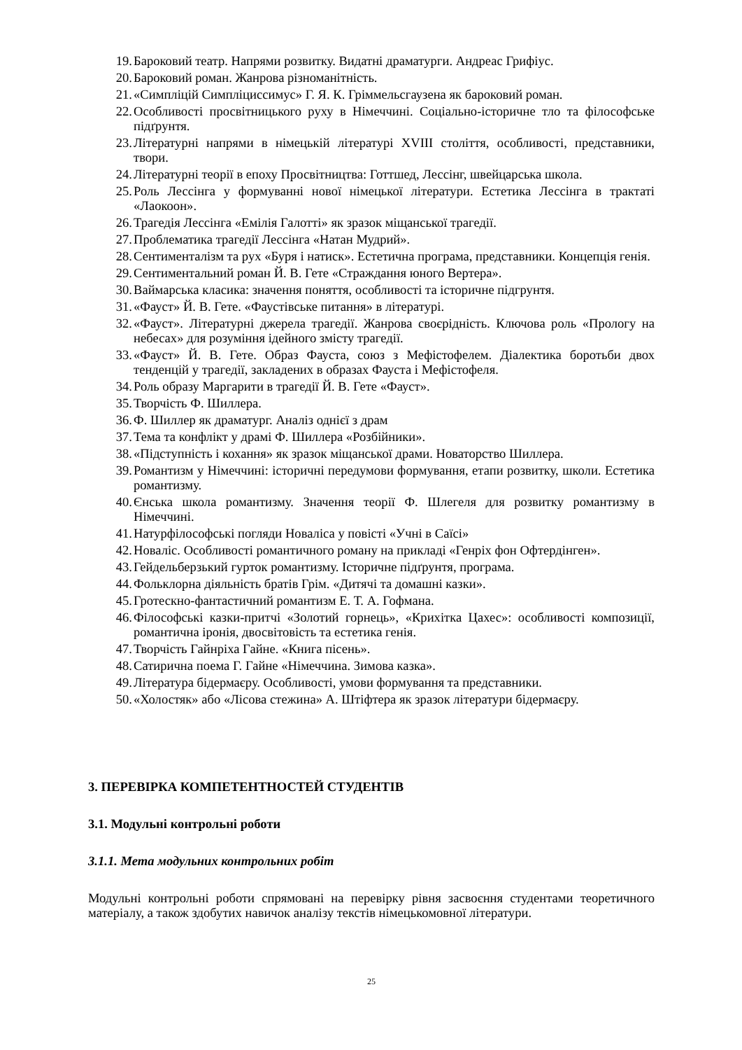19. Бароковий театр. Напрями розвитку. Видатні драматурги. Андреас Грифіус.
20. Бароковий роман. Жанрова різноманітність.
21. «Симпліцій Симпліциссимус» Г. Я. К. Гріммельсгаузена як бароковий роман.
22. Особливості просвітницького руху в Німеччині. Соціально-історичне тло та філософське підґрунтя.
23. Літературні напрями в німецькій літературі XVIII століття, особливості, представники, твори.
24. Літературні теорії в епоху Просвітництва: Готтшед, Лессінг, швейцарська школа.
25. Роль Лессінга у формуванні нової німецької літератури. Естетика Лессінга в трактаті «Лаокоон».
26. Трагедія Лессінга «Емілія Галотті» як зразок міщанської трагедії.
27. Проблематика трагедії Лессінга «Натан Мудрий».
28. Сентименталізм та рух «Буря і натиск». Естетична програма, представники. Концепція генія.
29. Сентиментальний роман Й. В. Гете «Страждання юного Вертера».
30. Ваймарська класика: значення поняття, особливості та історичне підгрунтя.
31. «Фауст» Й. В. Гете. «Фаустівське питання» в літературі.
32. «Фауст». Літературні джерела трагедії. Жанрова своєрідність. Ключова роль «Прологу на небесах» для розуміння ідейного змісту трагедії.
33. «Фауст» Й. В. Гете. Образ Фауста, союз з Мефістофелем. Діалектика боротьби двох тенденцій у трагедії, закладених в образах Фауста і Мефістофеля.
34. Роль образу Маргарити в трагедії Й. В. Гете «Фауст».
35. Творчість Ф. Шиллера.
36. Ф. Шиллер як драматург. Аналіз однієї з драм
37. Тема та конфлікт у драмі Ф. Шиллера «Розбійники».
38. «Підступність і кохання» як зразок міщанської драми. Новаторство Шиллера.
39. Романтизм у Німеччині: історичні передумови формування, етапи розвитку, школи. Естетика романтизму.
40. Єнська школа романтизму. Значення теорії Ф. Шлегеля для розвитку романтизму в Німеччині.
41. Натурфілософські погляди Новаліса у повісті «Учні в Саїсі»
42. Новаліс. Особливості романтичного роману на прикладі «Генріх фон Офтердінген».
43. Гейдельберзький гурток романтизму. Історичне підґрунтя, програма.
44. Фольклорна діяльність братів Грім. «Дитячі та домашні казки».
45. Гротескно-фантастичний романтизм Е. Т. А. Гофмана.
46. Філософські казки-притчі «Золотий горнець», «Крихітка Цахес»: особливості композиції, романтична іронія, двосвітовість та естетика генія.
47. Творчість Гайнріха Гайне. «Книга пісень».
48. Сатирична поема Г. Гайне «Німеччина. Зимова казка».
49. Література бідермаєру. Особливості, умови формування та представники.
50. «Холостяк» або «Лісова стежина» А. Штіфтера як зразок літератури бідермаєру.
3. ПЕРЕВІРКА КОМПЕТЕНТНОСТЕЙ СТУДЕНТІВ
3.1. Модульні контрольні роботи
3.1.1. Мета модульних контрольних робіт
Модульні контрольні роботи спрямовані на перевірку рівня засвоєння студентами теоретичного матеріалу, а також здобутих навичок аналізу текстів німецькомовної літератури.
25